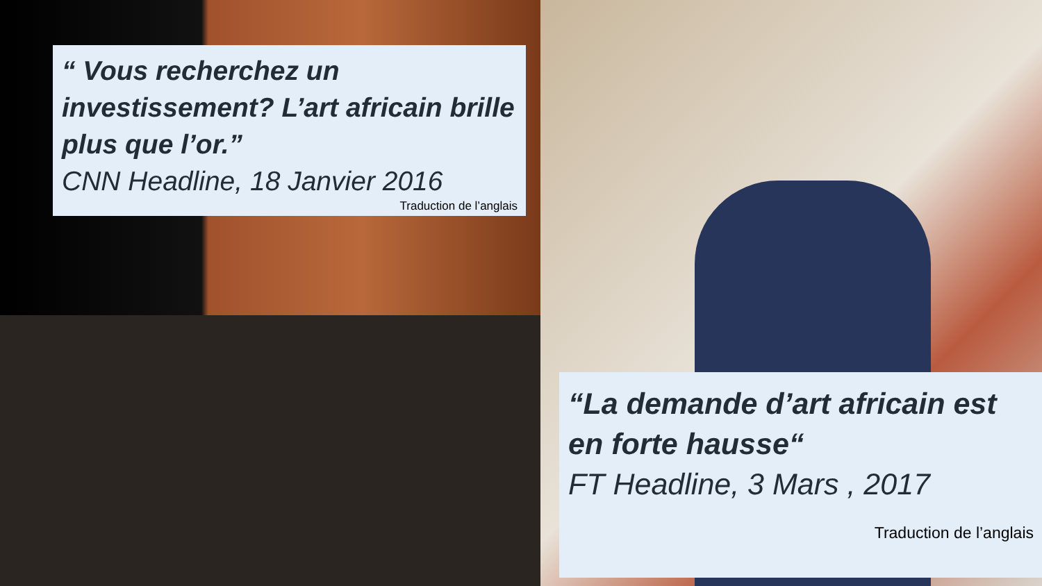“ Vous recherchez un investissement? L’art africain brille plus que l’or.”
CNN Headline, 18 Janvier 2016
Traduction de l’anglais
“La demande d’art africain est en forte hausse“
FT Headline, 3 Mars , 2017
Traduction de l’anglais